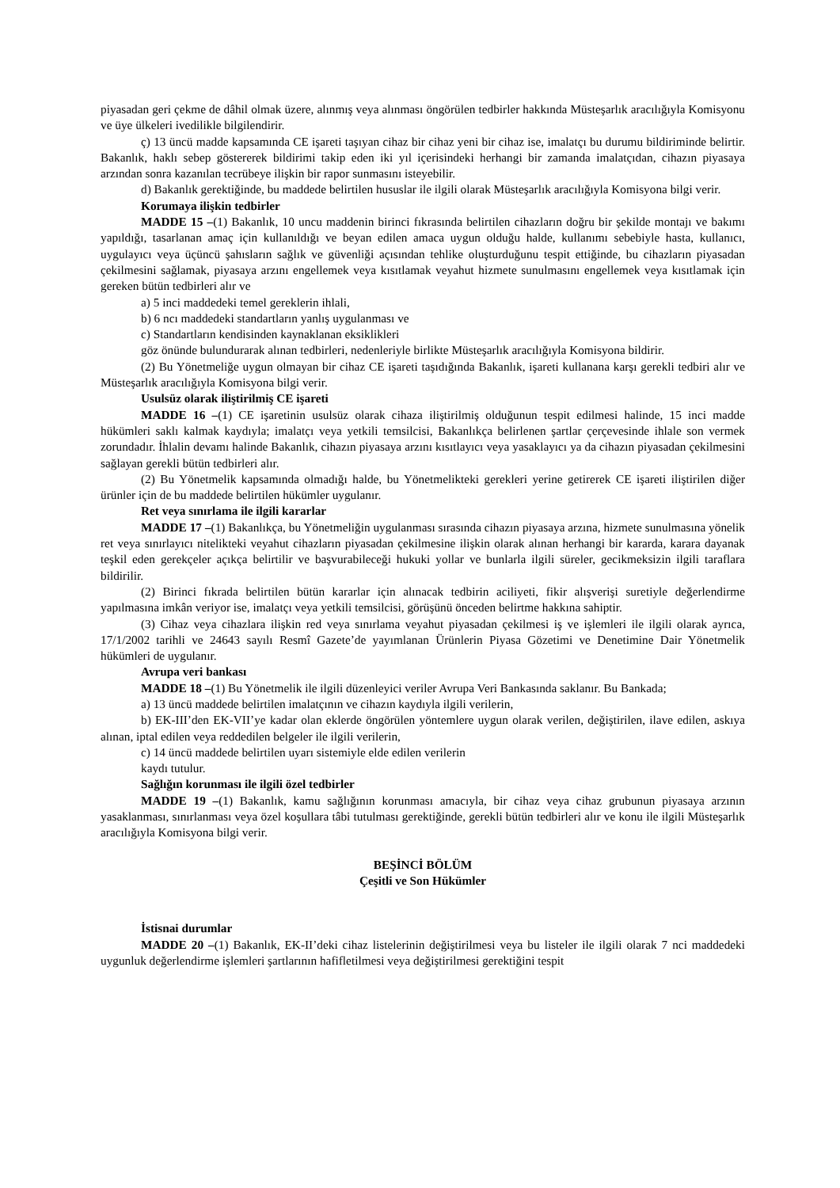piyasadan geri çekme de dâhil olmak üzere, alınmış veya alınması öngörülen tedbirler hakkında Müsteşarlık aracılığıyla Komisyonu ve üye ülkeleri ivedilikle bilgilendirir.
ç) 13 üncü madde kapsamında CE işareti taşıyan cihaz bir cihaz yeni bir cihaz ise, imalatçı bu durumu bildiriminde belirtir. Bakanlık, haklı sebep göstererek bildirimi takip eden iki yıl içerisindeki herhangi bir zamanda imalatçıdan, cihazın piyasaya arzından sonra kazanılan tecrübeye ilişkin bir rapor sunmasını isteyebilir.
d) Bakanlık gerektiğinde, bu maddede belirtilen hususlar ile ilgili olarak Müsteşarlık aracılığıyla Komisyona bilgi verir.
Korumaya ilişkin tedbirler
MADDE 15 –(1) Bakanlık, 10 uncu maddenin birinci fıkrasında belirtilen cihazların doğru bir şekilde montajı ve bakımı yapıldığı, tasarlanan amaç için kullanıldığı ve beyan edilen amaca uygun olduğu halde, kullanımı sebebiyle hasta, kullanıcı, uygulayıcı veya üçüncü şahısların sağlık ve güvenliği açısından tehlike oluşturduğunu tespit ettiğinde, bu cihazların piyasadan çekilmesini sağlamak, piyasaya arzını engellemek veya kısıtlamak veyahut hizmete sunulmasını engellemek veya kısıtlamak için gereken bütün tedbirleri alır ve
a) 5 inci maddedeki temel gereklerin ihlali,
b) 6 ncı maddedeki standartların yanlış uygulanması ve
c) Standartların kendisinden kaynaklanan eksiklikleri
göz önünde bulundurarak alınan tedbirleri, nedenleriyle birlikte Müsteşarlık aracılığıyla Komisyona bildirir.
(2) Bu Yönetmeliğe uygun olmayan bir cihaz CE işareti taşıdığında Bakanlık, işareti kullanana karşı gerekli tedbiri alır ve Müsteşarlık aracılığıyla Komisyona bilgi verir.
Usulsüz olarak iliştirilmiş CE işareti
MADDE 16 –(1) CE işaretinin usulsüz olarak cihaza iliştirilmiş olduğunun tespit edilmesi halinde, 15 inci madde hükümleri saklı kalmak kaydıyla; imalatçı veya yetkili temsilcisi, Bakanlıkça belirlenen şartlar çerçevesinde ihlale son vermek zorundadır. İhlalin devamı halinde Bakanlık, cihazın piyasaya arzını kısıtlayıcı veya yasaklayıcı ya da cihazın piyasadan çekilmesini sağlayan gerekli bütün tedbirleri alır.
(2) Bu Yönetmelik kapsamında olmadığı halde, bu Yönetmelikteki gerekleri yerine getirerek CE işareti iliştirilen diğer ürünler için de bu maddede belirtilen hükümler uygulanır.
Ret veya sınırlama ile ilgili kararlar
MADDE 17 –(1) Bakanlıkça, bu Yönetmeliğin uygulanması sırasında cihazın piyasaya arzına, hizmete sunulmasına yönelik ret veya sınırlayıcı nitelikteki veyahut cihazların piyasadan çekilmesine ilişkin olarak alınan herhangi bir kararda, karara dayanak teşkil eden gerekçeler açıkça belirtilir ve başvurabileceği hukuki yollar ve bunlarla ilgili süreler, gecikmeksizin ilgili taraflara bildirilir.
(2) Birinci fıkrada belirtilen bütün kararlar için alınacak tedbirin aciliyeti, fikir alışverişi suretiyle değerlendirme yapılmasına imkân veriyor ise, imalatçı veya yetkili temsilcisi, görüşünü önceden belirtme hakkına sahiptir.
(3) Cihaz veya cihazlara ilişkin red veya sınırlama veyahut piyasadan çekilmesi iş ve işlemleri ile ilgili olarak ayrıca, 17/1/2002 tarihli ve 24643 sayılı Resmî Gazete’de yayımlanan Ürünlerin Piyasa Gözetimi ve Denetimine Dair Yönetmelik hükümleri de uygulanır.
Avrupa veri bankası
MADDE 18 –(1) Bu Yönetmelik ile ilgili düzenleyici veriler Avrupa Veri Bankasında saklanır. Bu Bankada;
a) 13 üncü maddede belirtilen imalatçının ve cihazın kaydıyla ilgili verilerin,
b) EK-III’den EK-VII’ye kadar olan eklerde öngörülen yöntemlere uygun olarak verilen, değiştirilen, ilave edilen, askıya alınan, iptal edilen veya reddedilen belgeler ile ilgili verilerin,
c) 14 üncü maddede belirtilen uyarı sistemiyle elde edilen verilerin
kaydı tutulur.
Sağlığın korunması ile ilgili özel tedbirler
MADDE 19 –(1) Bakanlık, kamu sağlığının korunması amacıyla, bir cihaz veya cihaz grubunun piyasaya arzının yasaklanması, sınırlanması veya özel koşullara tâbi tutulması gerektiğinde, gerekli bütün tedbirleri alır ve konu ile ilgili Müsteşarlık aracılığıyla Komisyona bilgi verir.
BEŞİNCİ BÖLÜM
Çeşitli ve Son Hükümler
İstisnai durumlar
MADDE 20 –(1) Bakanlık, EK-II’deki cihaz listelerinin değiştirilmesi veya bu listeler ile ilgili olarak 7 nci maddedeki uygunluk değerlendirme işlemleri şartlarının hafifletilmesi veya değiştirilmesi gerektiğini tespit